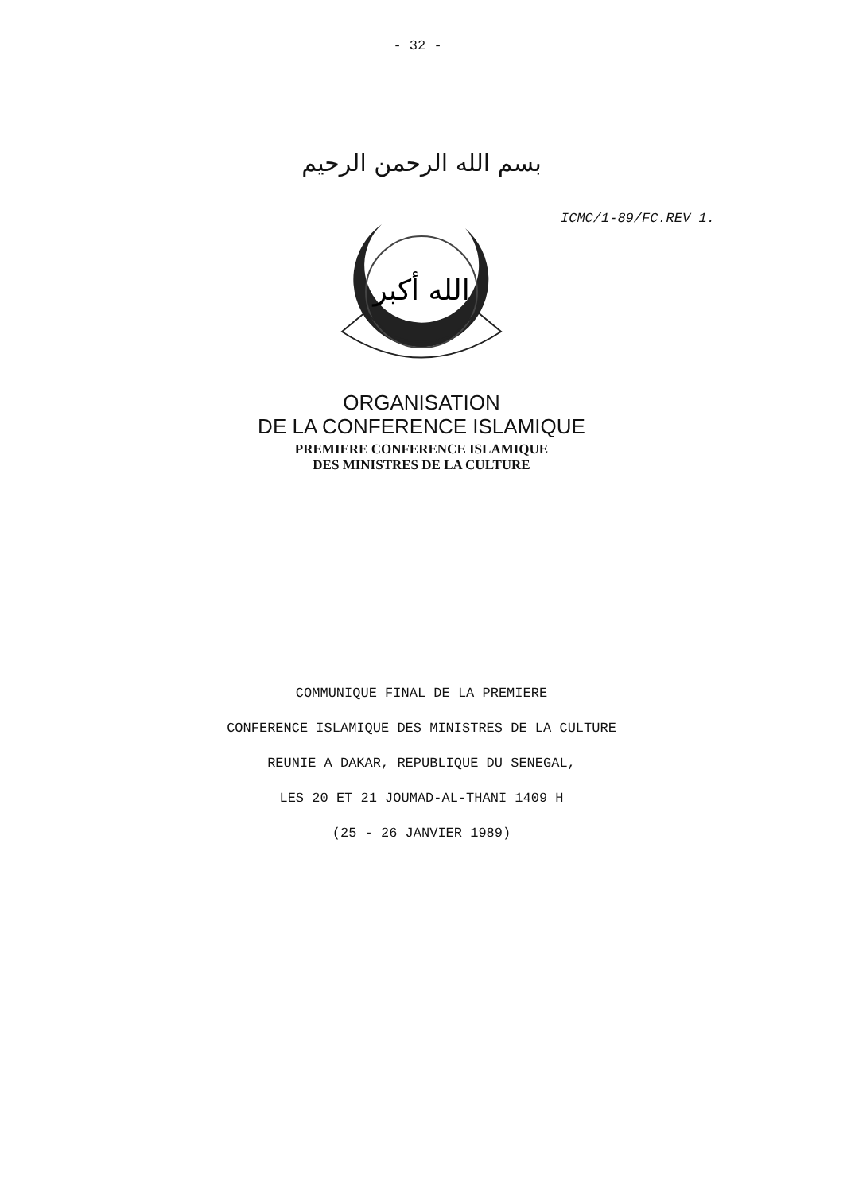- 32 -
بسم الله الرحمن الرحيم
ICMC/1-89/FC.REV 1.
الله أكبر
ORGANISATION
DE LA CONFERENCE ISLAMIQUE
PREMIERE CONFERENCE ISLAMIQUE
DES MINISTRES DE LA CULTURE
COMMUNIQUE FINAL DE LA PREMIERE
CONFERENCE ISLAMIQUE DES MINISTRES DE LA CULTURE
REUNIE A DAKAR, REPUBLIQUE DU SENEGAL,
LES 20 ET 21 JOUMAD-AL-THANI 1409 H
(25 - 26 JANVIER 1989)